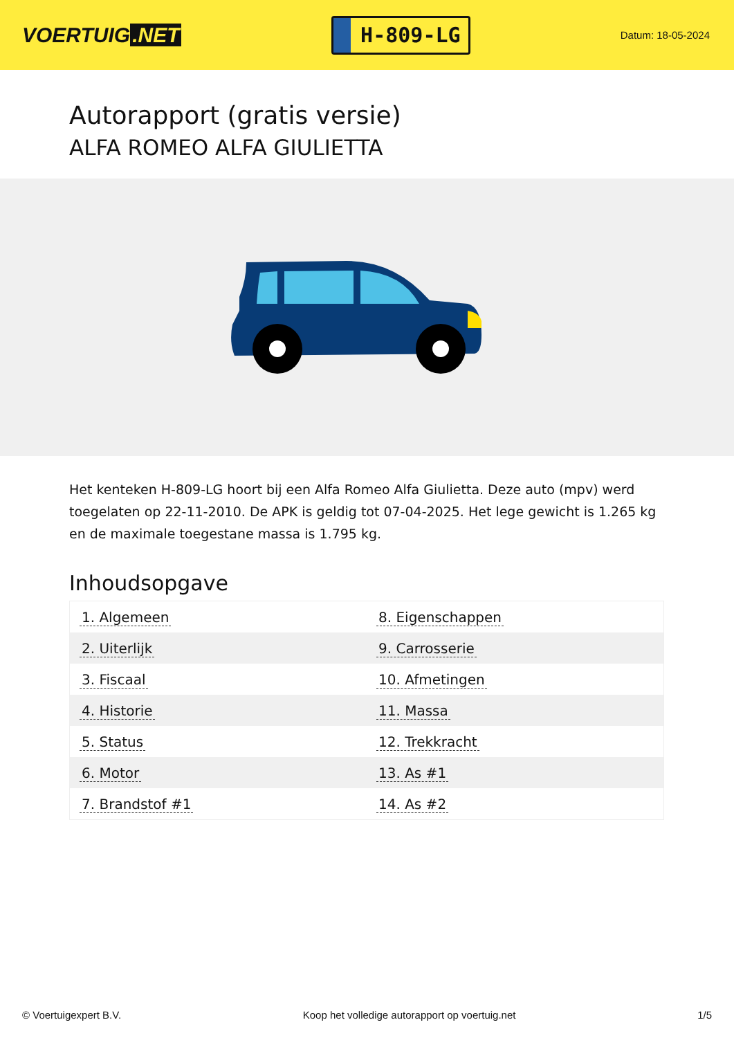VOERTUIG.NET
H-809-LG
Datum: 18-05-2024
Autorapport (gratis versie)
ALFA ROMEO ALFA GIULIETTA
Het kenteken H-809-LG hoort bij een Alfa Romeo Alfa Giulietta. Deze auto (mpv) werd toegelaten op 22-11-2010. De APK is geldig tot 07-04-2025. Het lege gewicht is 1.265 kg en de maximale toegestane massa is 1.795 kg.
Inhoudsopgave
| 1. Algemeen | 8. Eigenschappen |
| 2. Uiterlijk | 9. Carrosserie |
| 3. Fiscaal | 10. Afmetingen |
| 4. Historie | 11. Massa |
| 5. Status | 12. Trekkracht |
| 6. Motor | 13. As #1 |
| 7. Brandstof #1 | 14. As #2 |
© Voertuigexpert B.V. Koop het volledige autorapport op voertuig.net
1/5